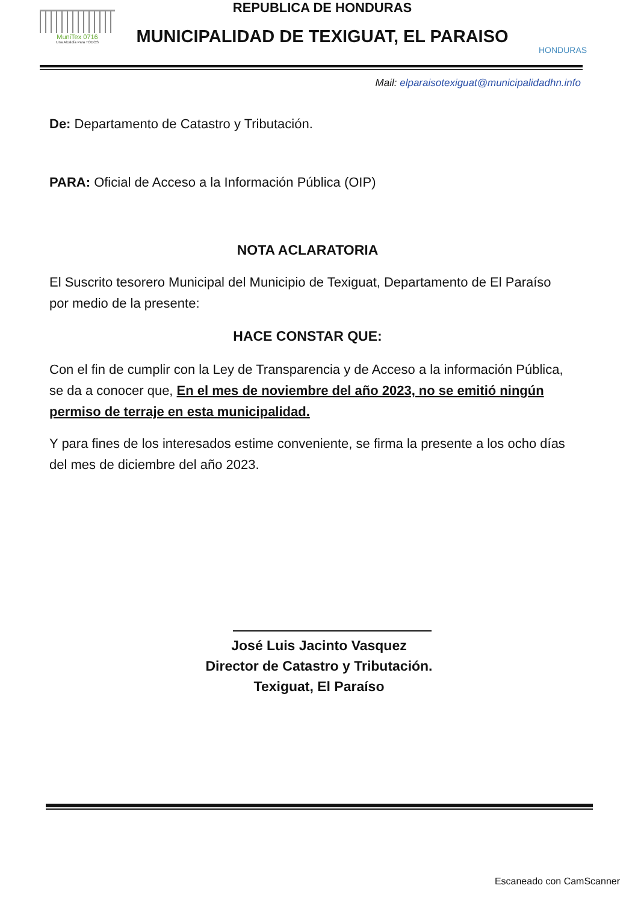MuniTex 0716
Una Alcaldía Para TODOS
REPUBLICA DE HONDURAS
MUNICIPALIDAD DE TEXIGUAT, EL PARAISO
HONDURAS
Mail: elparaisotexiguat@municipalidadhn.info
De: Departamento de Catastro y Tributación.
PARA: Oficial de Acceso a la Información Pública (OIP)
NOTA ACLARATORIA
El Suscrito tesorero Municipal del Municipio de Texiguat, Departamento de El Paraíso por medio de la presente:
HACE CONSTAR QUE:
Con el fin de cumplir con la Ley de Transparencia y de Acceso a la información Pública, se da a conocer que, En el mes de noviembre del año 2023, no se emitió ningún permiso de terraje en esta municipalidad.
Y para fines de los interesados estime conveniente, se firma la presente a los ocho días del mes de diciembre del año 2023.
José Luis Jacinto Vasquez
Director de Catastro y Tributación.
Texiguat, El Paraíso
Escaneado con CamScanner